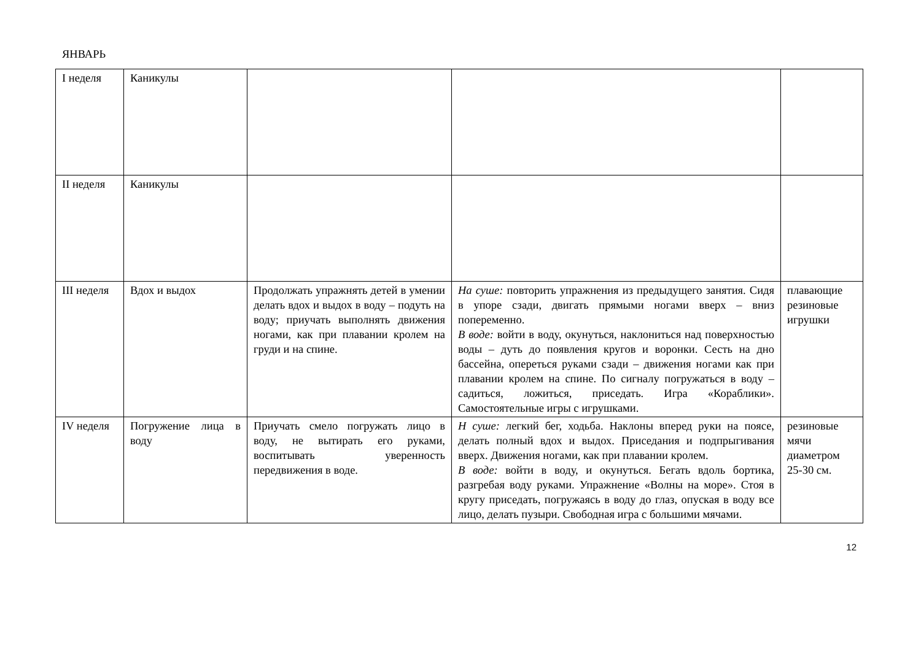ЯНВАРЬ
| I неделя | Каникулы | | | |
| II неделя | Каникулы | | | |
| III неделя | Вдох и выдох | Продолжать упражнять детей в умении делать вдох и выдох в воду – подуть на воду; приучать выполнять движения ногами, как при плавании кролем на груди и на спине. | На суше: повторить упражнения из предыдущего занятия. Сидя в упоре сзади, двигать прямыми ногами вверх – вниз попеременно. В воде: войти в воду, окунуться, наклониться над поверхностью воды – дуть до появления кругов и воронки. Сесть на дно бассейна, опереться руками сзади – движения ногами как при плавании кролем на спине. По сигналу погружаться в воду – садиться, ложиться, приседать. Игра «Кораблики». Самостоятельные игры с игрушками. | плавающие резиновые игрушки |
| IV неделя | Погружение лица в воду | Приучать смело погружать лицо в воду, не вытирать его руками, воспитывать уверенность передвижения в воде. | Н суше: легкий бег, ходьба. Наклоны вперед руки на поясе, делать полный вдох и выдох. Приседания и подпрыгивания вверх. Движения ногами, как при плавании кролем. В воде: войти в воду, и окунуться. Бегать вдоль бортика, разгребая воду руками. Упражнение «Волны на море». Стоя в кругу приседать, погружаясь в воду до глаз, опуская в воду все лицо, делать пузыри. Свободная игра с большими мячами. | резиновые мячи диаметром 25-30 см. |
12